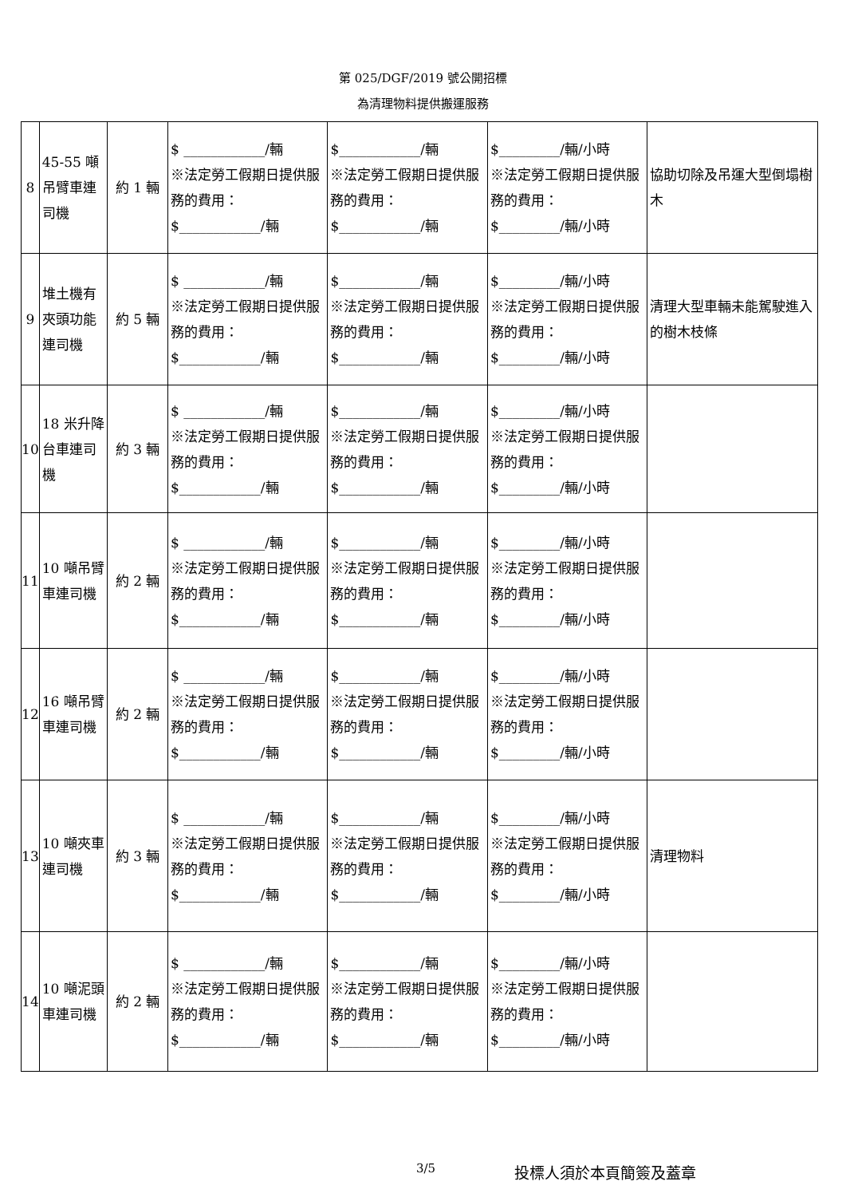第 025/DGF/2019 號公開招標
為清理物料提供搬運服務
| 8 | 45-55 噸吊臂車連司機 | 約 1 輛 | $ ____________/輛 ※法定勞工假期日提供服務的費用： $____________/輛 | $____________/輛 ※法定勞工假期日提供服務的費用： $____________/輛 | $_________/輛/小時 ※法定勞工假期日提供服務的費用： $_________/輛/小時 | 協助切除及吊運大型倒塌樹木 |
| 9 | 堆土機有夾頭功能連司機 | 約 5 輛 | $ ____________/輛 ※法定勞工假期日提供服務的費用： $____________/輛 | $____________/輛 ※法定勞工假期日提供服務的費用： $____________/輛 | $_________/輛/小時 ※法定勞工假期日提供服務的費用： $_________/輛/小時 | 清理大型車輛未能駕駛進入的樹木枝條 |
| 10 | 18 米升降台車連司機 | 約 3 輛 | $ ____________/輛 ※法定勞工假期日提供服務的費用： $____________/輛 | $____________/輛 ※法定勞工假期日提供服務的費用： $____________/輛 | $_________/輛/小時 ※法定勞工假期日提供服務的費用： $_________/輛/小時 | |
| 11 | 10 噸吊臂車連司機 | 約 2 輛 | $ ____________/輛 ※法定勞工假期日提供服務的費用： $____________/輛 | $____________/輛 ※法定勞工假期日提供服務的費用： $____________/輛 | $_________/輛/小時 ※法定勞工假期日提供服務的費用： $_________/輛/小時 | |
| 12 | 16 噸吊臂車連司機 | 約 2 輛 | $ ____________/輛 ※法定勞工假期日提供服務的費用： $____________/輛 | $____________/輛 ※法定勞工假期日提供服務的費用： $____________/輛 | $_________/輛/小時 ※法定勞工假期日提供服務的費用： $_________/輛/小時 | |
| 13 | 10 噸夾車連司機 | 約 3 輛 | $ ____________/輛 ※法定勞工假期日提供服務的費用： $____________/輛 | $____________/輛 ※法定勞工假期日提供服務的費用： $____________/輛 | $_________/輛/小時 ※法定勞工假期日提供服務的費用： $_________/輛/小時 | 清理物料 |
| 14 | 10 噸泥頭車連司機 | 約 2 輛 | $ ____________/輛 ※法定勞工假期日提供服務的費用： $____________/輛 | $____________/輛 ※法定勞工假期日提供服務的費用： $____________/輛 | $_________/輛/小時 ※法定勞工假期日提供服務的費用： $_________/輛/小時 | |
3/5 投標人須於本頁簡簽及蓋章